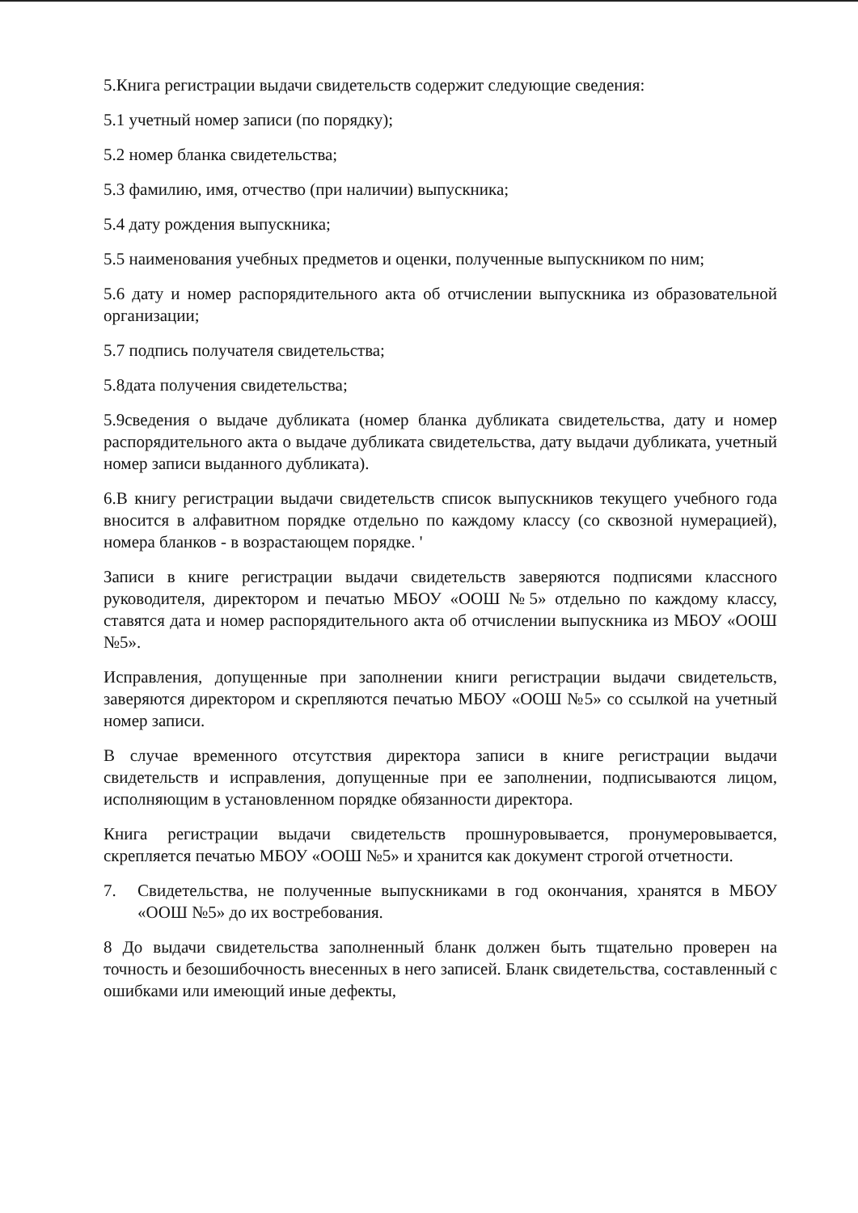5.Книга регистрации выдачи свидетельств содержит следующие сведения:
5.1 учетный номер записи (по порядку);
5.2 номер бланка свидетельства;
5.3 фамилию, имя, отчество (при наличии) выпускника;
5.4 дату рождения выпускника;
5.5 наименования учебных предметов и оценки, полученные выпускником по ним;
5.6 дату и номер распорядительного акта об отчислении выпускника из образовательной организации;
5.7 подпись получателя свидетельства;
5.8дата получения свидетельства;
5.9сведения о выдаче дубликата (номер бланка дубликата свидетельства, дату и номер распорядительного акта о выдаче дубликата свидетельства, дату выдачи дубликата, учетный номер записи выданного дубликата).
6.В книгу регистрации выдачи свидетельств список выпускников текущего учебного года вносится в алфавитном порядке отдельно по каждому классу (со сквозной нумерацией), номера бланков - в возрастающем порядке. '
Записи в книге регистрации выдачи свидетельств заверяются подписями классного руководителя, директором и печатью МБОУ «ООШ №5» отдельно по каждому классу, ставятся дата и номер распорядительного акта об отчислении выпускника из МБОУ «ООШ №5».
Исправления, допущенные при заполнении книги регистрации выдачи свидетельств, заверяются директором и скрепляются печатью МБОУ «ООШ №5» со ссылкой на учетный номер записи.
В случае временного отсутствия директора записи в книге регистрации выдачи свидетельств и исправления, допущенные при ее заполнении, подписываются лицом, исполняющим в установленном порядке обязанности директора.
Книга регистрации выдачи свидетельств прошнуровывается, пронумеровывается, скрепляется печатью МБОУ «ООШ №5» и хранится как документ строгой отчетности.
7. Свидетельства, не полученные выпускниками в год окончания, хранятся в МБОУ «ООШ №5» до их востребования.
8 До выдачи свидетельства заполненный бланк должен быть тщательно проверен на точность и безошибочность внесенных в него записей. Бланк свидетельства, составленный с ошибками или имеющий иные дефекты,